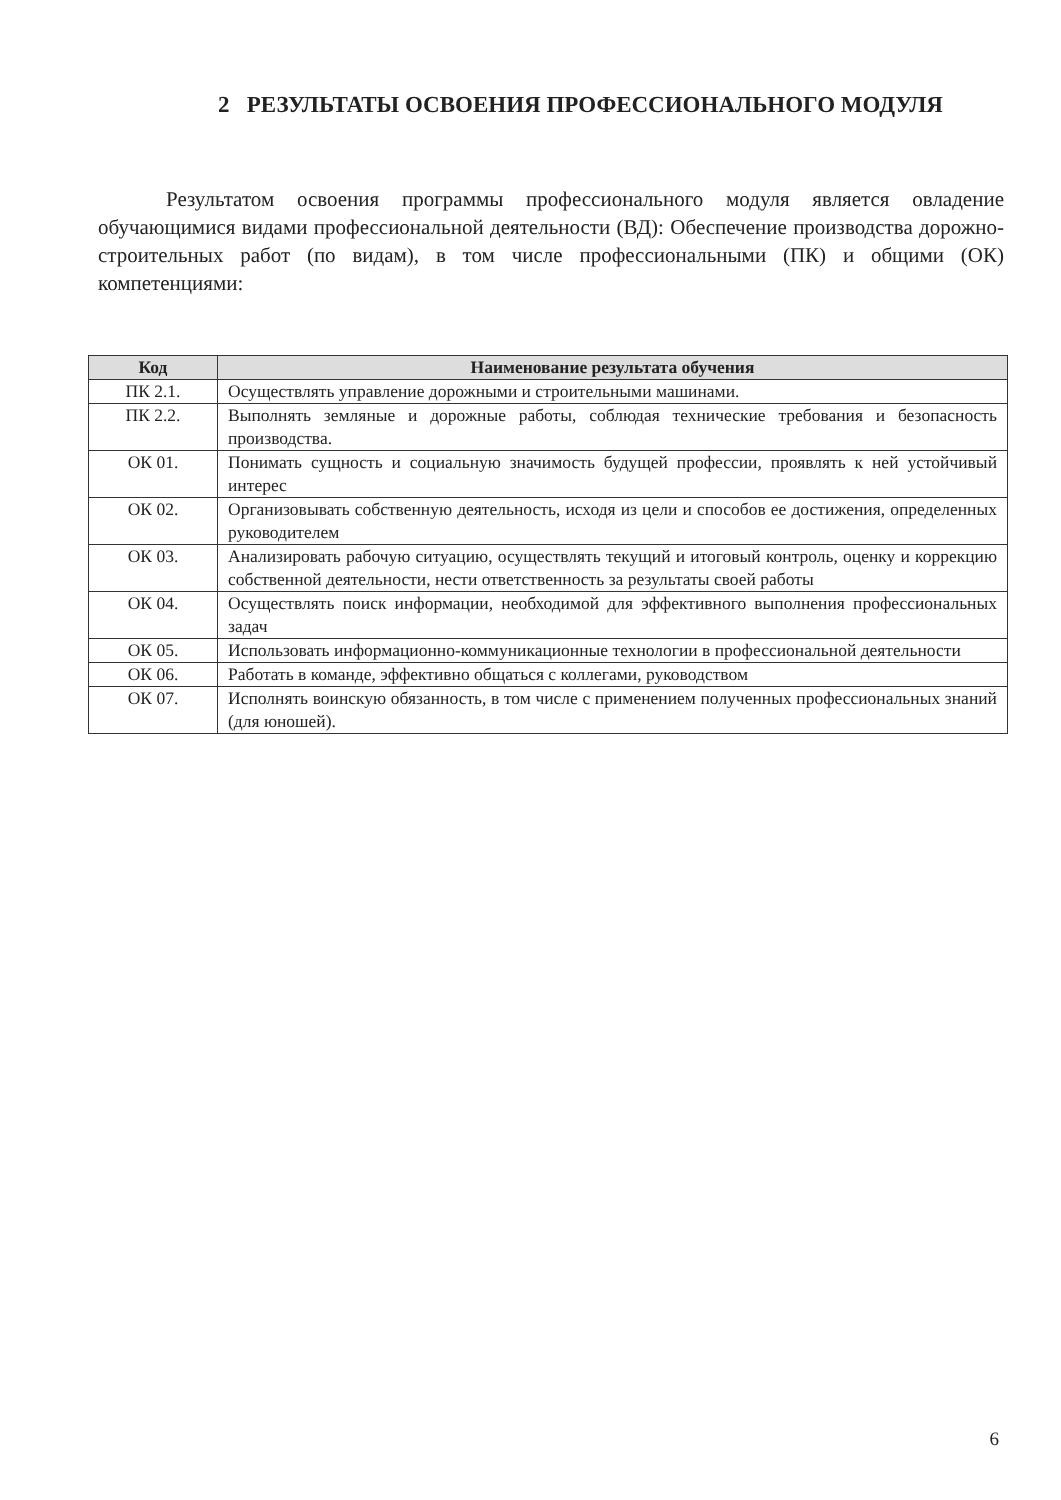2 РЕЗУЛЬТАТЫ ОСВОЕНИЯ ПРОФЕССИОНАЛЬНОГО МОДУЛЯ
Результатом освоения программы профессионального модуля является овладение обучающимися видами профессиональной деятельности (ВД): Обеспечение производства дорожно-строительных работ (по видам), в том числе профессиональными (ПК) и общими (ОК) компетенциями:
| Код | Наименование результата обучения |
| --- | --- |
| ПК 2.1. | Осуществлять управление дорожными и строительными машинами. |
| ПК 2.2. | Выполнять земляные и дорожные работы, соблюдая технические требования и безопасность производства. |
| ОК 01. | Понимать сущность и социальную значимость будущей профессии, проявлять к ней устойчивый интерес |
| ОК 02. | Организовывать собственную деятельность, исходя из цели и способов ее достижения, определенных руководителем |
| ОК 03. | Анализировать рабочую ситуацию, осуществлять текущий и итоговый контроль, оценку и коррекцию собственной деятельности, нести ответственность за результаты своей работы |
| ОК 04. | Осуществлять поиск информации, необходимой для эффективного выполнения профессиональных задач |
| ОК 05. | Использовать информационно-коммуникационные технологии в профессиональной деятельности |
| ОК 06. | Работать в команде, эффективно общаться с коллегами, руководством |
| ОК 07. | Исполнять воинскую обязанность, в том числе с применением полученных профессиональных знаний (для юношей). |
6